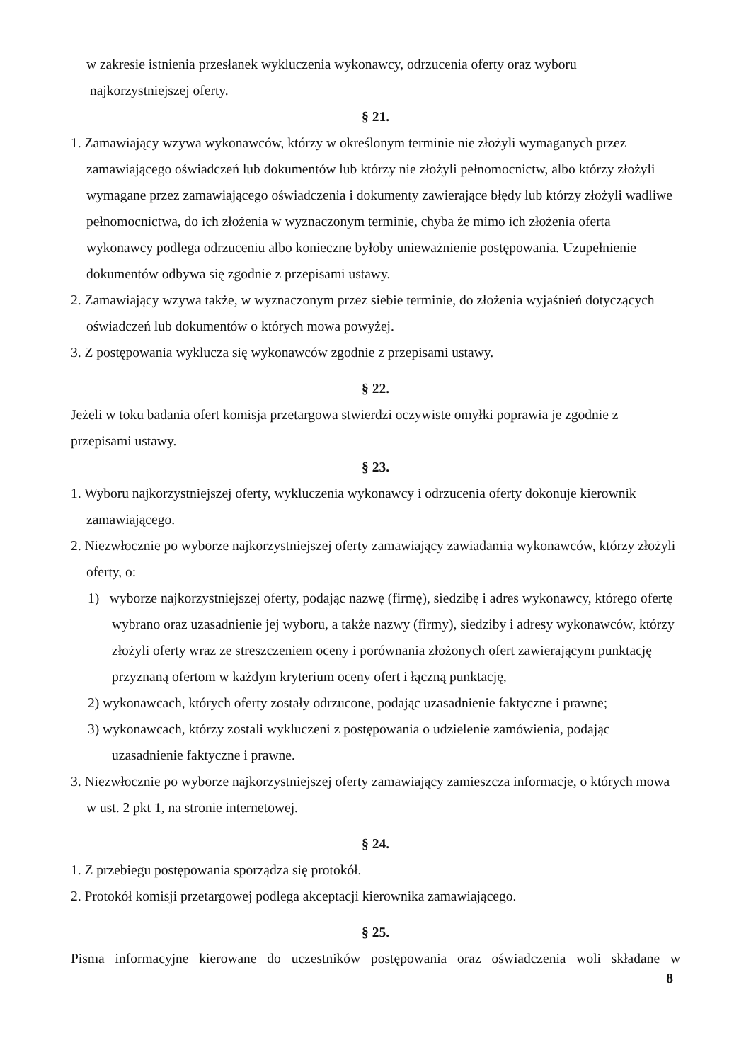w zakresie istnienia przesłanek wykluczenia wykonawcy, odrzucenia oferty oraz wyboru
najkorzystniejszej oferty.
§ 21.
1. Zamawiający wzywa wykonawców, którzy w określonym terminie nie złożyli wymaganych przez zamawiającego oświadczeń lub dokumentów lub którzy nie złożyli pełnomocnictw, albo którzy złożyli wymagane przez zamawiającego oświadczenia i dokumenty zawierające błędy lub którzy złożyli wadliwe pełnomocnictwa, do ich złożenia w wyznaczonym terminie, chyba że mimo ich złożenia oferta wykonawcy podlega odrzuceniu albo konieczne byłoby unieważnienie postępowania. Uzupełnienie dokumentów odbywa się zgodnie z przepisami ustawy.
2. Zamawiający wzywa także, w wyznaczonym przez siebie terminie, do złożenia wyjaśnień dotyczących oświadczeń lub dokumentów o których mowa powyżej.
3. Z postępowania wyklucza się wykonawców zgodnie z przepisami ustawy.
§ 22.
Jeżeli w toku badania ofert komisja przetargowa stwierdzi oczywiste omyłki poprawia je zgodnie z przepisami ustawy.
§ 23.
1. Wyboru najkorzystniejszej oferty, wykluczenia wykonawcy i odrzucenia oferty dokonuje kierownik zamawiającego.
2. Niezwłocznie po wyborze najkorzystniejszej oferty zamawiający zawiadamia wykonawców, którzy złożyli oferty, o:
1) wyborze najkorzystniejszej oferty, podając nazwę (firmę), siedzibę i adres wykonawcy, którego ofertę wybrano oraz uzasadnienie jej wyboru, a także nazwy (firmy), siedziby i adresy wykonawców, którzy złożyli oferty wraz ze streszczeniem oceny i porównania złożonych ofert zawierającym punktację przyznaną ofertom w każdym kryterium oceny ofert i łączną punktację,
2) wykonawcach, których oferty zostały odrzucone, podając uzasadnienie faktyczne i prawne;
3) wykonawcach, którzy zostali wykluczeni z postępowania o udzielenie zamówienia, podając uzasadnienie faktyczne i prawne.
3. Niezwłocznie po wyborze najkorzystniejszej oferty zamawiający zamieszcza informacje, o których mowa w ust. 2 pkt 1, na stronie internetowej.
§ 24.
1. Z przebiegu postępowania sporządza się protokół.
2. Protokół komisji przetargowej podlega akceptacji kierownika zamawiającego.
§ 25.
Pisma informacyjne kierowane do uczestników postępowania oraz oświadczenia woli składane w
8